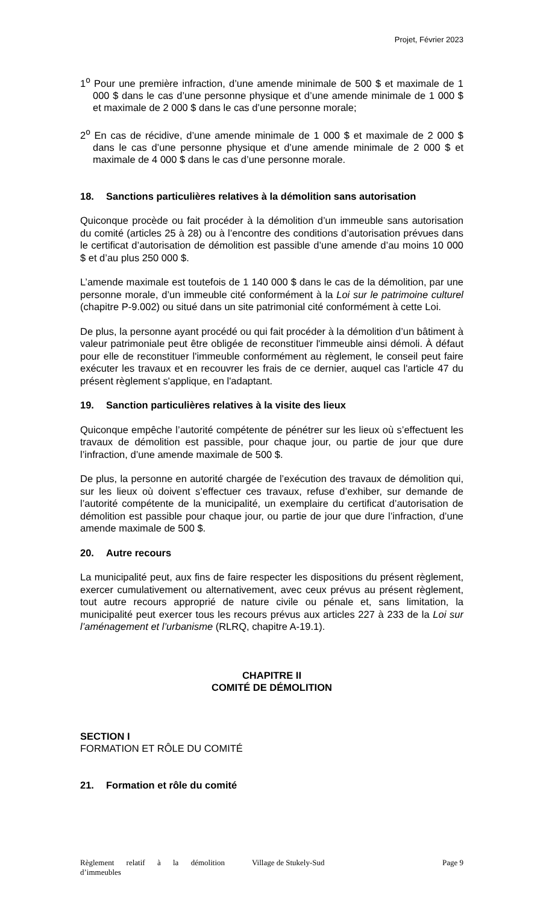Projet, Février 2023
1<sup>o</sup> Pour une première infraction, d’une amende minimale de 500 $ et maximale de 1 000 $ dans le cas d’une personne physique et d’une amende minimale de 1 000 $ et maximale de 2 000 $ dans le cas d’une personne morale;
2<sup>o</sup> En cas de récidive, d’une amende minimale de 1 000 $ et maximale de 2 000 $ dans le cas d’une personne physique et d’une amende minimale de 2 000 $ et maximale de 4 000 $ dans le cas d’une personne morale.
18. Sanctions particulières relatives à la démolition sans autorisation
Quiconque procède ou fait procéder à la démolition d’un immeuble sans autorisation du comité (articles 25 à 28) ou à l’encontre des conditions d’autorisation prévues dans le certificat d’autorisation de démolition est passible d’une amende d’au moins 10 000 $ et d’au plus 250 000 $.
L’amende maximale est toutefois de 1 140 000 $ dans le cas de la démolition, par une personne morale, d’un immeuble cité conformément à la Loi sur le patrimoine culturel (chapitre P-9.002) ou situé dans un site patrimonial cité conformément à cette Loi.
De plus, la personne ayant procédé ou qui fait procéder à la démolition d’un bâtiment à valeur patrimoniale peut être obligée de reconstituer l'immeuble ainsi démoli. À défaut pour elle de reconstituer l'immeuble conformément au règlement, le conseil peut faire exécuter les travaux et en recouvrer les frais de ce dernier, auquel cas l'article 47 du présent règlement s'applique, en l'adaptant.
19. Sanction particulières relatives à la visite des lieux
Quiconque empêche l’autorité compétente de pénétrer sur les lieux où s’effectuent les travaux de démolition est passible, pour chaque jour, ou partie de jour que dure l’infraction, d’une amende maximale de 500 $.
De plus, la personne en autorité chargée de l’exécution des travaux de démolition qui, sur les lieux où doivent s’effectuer ces travaux, refuse d’exhiber, sur demande de l’autorité compétente de la municipalité, un exemplaire du certificat d’autorisation de démolition est passible pour chaque jour, ou partie de jour que dure l’infraction, d’une amende maximale de 500 $.
20. Autre recours
La municipalité peut, aux fins de faire respecter les dispositions du présent règlement, exercer cumulativement ou alternativement, avec ceux prévus au présent règlement, tout autre recours approprié de nature civile ou pénale et, sans limitation, la municipalité peut exercer tous les recours prévus aux articles 227 à 233 de la Loi sur l’aménagement et l’urbanisme (RLRQ, chapitre A-19.1).
CHAPITRE II
COMITÉ DE DÉMOLITION
SECTION I
FORMATION ET RÔLE DU COMITÉ
21. Formation et rôle du comité
Règlement relatif à la démolition d’immeubles
Village de Stukely-Sud Page 9